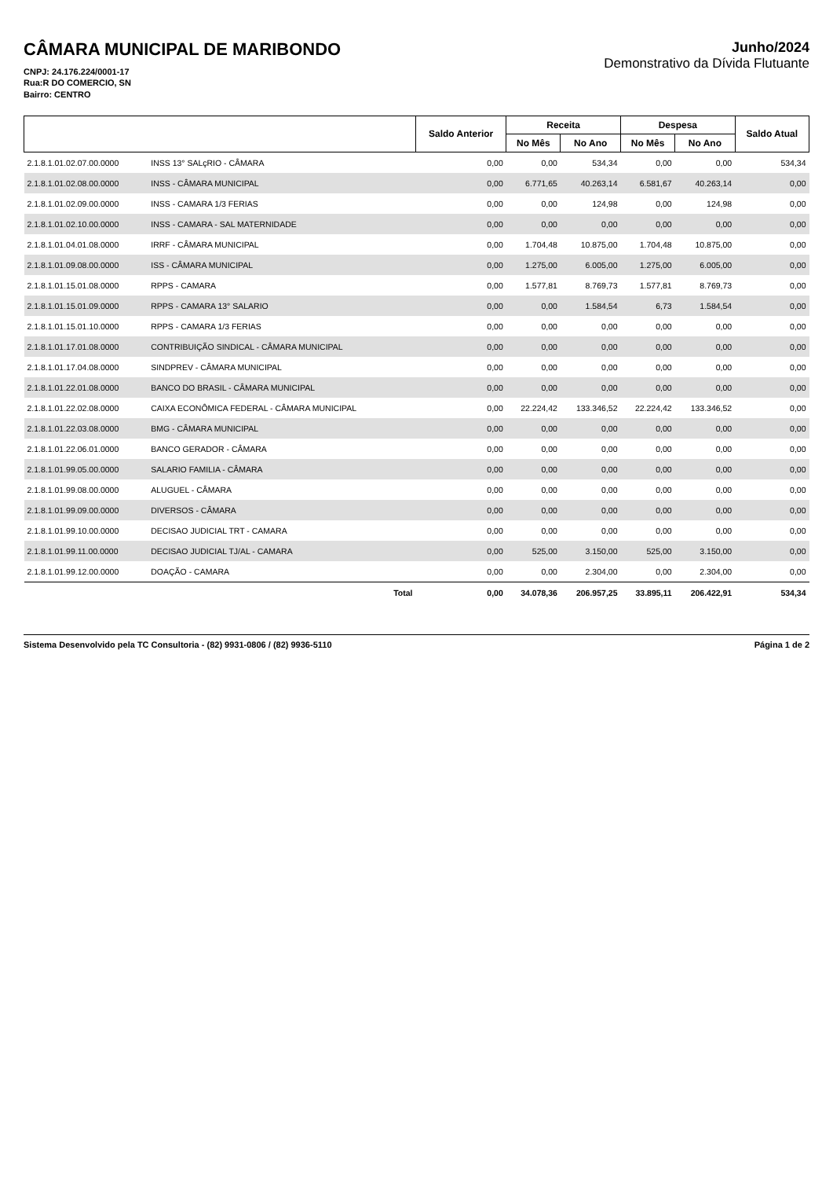CÂMARA MUNICIPAL DE MARIBONDO
CNPJ: 24.176.224/0001-17
Rua:R DO COMERCIO, SN
Bairro: CENTRO
Junho/2024
Demonstrativo da Dívida Flutuante
| | | Saldo Anterior | Receita | | Despesa | | Saldo Atual |
| --- | --- | --- | --- | --- | --- | --- | --- |
| | | | No Mês | No Ano | No Mês | No Ano | |
| 2.1.8.1.01.02.07.00.0000 | INSS 13° SALçRIO - CÂMARA | 0,00 | 0,00 | 534,34 | 0,00 | 0,00 | 534,34 |
| 2.1.8.1.01.02.08.00.0000 | INSS - CÂMARA MUNICIPAL | 0,00 | 6.771,65 | 40.263,14 | 6.581,67 | 40.263,14 | 0,00 |
| 2.1.8.1.01.02.09.00.0000 | INSS - CAMARA 1/3 FERIAS | 0,00 | 0,00 | 124,98 | 0,00 | 124,98 | 0,00 |
| 2.1.8.1.01.02.10.00.0000 | INSS - CAMARA - SAL MATERNIDADE | 0,00 | 0,00 | 0,00 | 0,00 | 0,00 | 0,00 |
| 2.1.8.1.01.04.01.08.0000 | IRRF - CÂMARA MUNICIPAL | 0,00 | 1.704,48 | 10.875,00 | 1.704,48 | 10.875,00 | 0,00 |
| 2.1.8.1.01.09.08.00.0000 | ISS - CÂMARA MUNICIPAL | 0,00 | 1.275,00 | 6.005,00 | 1.275,00 | 6.005,00 | 0,00 |
| 2.1.8.1.01.15.01.08.0000 | RPPS - CAMARA | 0,00 | 1.577,81 | 8.769,73 | 1.577,81 | 8.769,73 | 0,00 |
| 2.1.8.1.01.15.01.09.0000 | RPPS - CAMARA 13° SALARIO | 0,00 | 0,00 | 1.584,54 | 6,73 | 1.584,54 | 0,00 |
| 2.1.8.1.01.15.01.10.0000 | RPPS - CAMARA 1/3 FERIAS | 0,00 | 0,00 | 0,00 | 0,00 | 0,00 | 0,00 |
| 2.1.8.1.01.17.01.08.0000 | CONTRIBUIÇÃO SINDICAL - CÂMARA MUNICIPAL | 0,00 | 0,00 | 0,00 | 0,00 | 0,00 | 0,00 |
| 2.1.8.1.01.17.04.08.0000 | SINDPREV - CÂMARA MUNICIPAL | 0,00 | 0,00 | 0,00 | 0,00 | 0,00 | 0,00 |
| 2.1.8.1.01.22.01.08.0000 | BANCO DO BRASIL - CÂMARA MUNICIPAL | 0,00 | 0,00 | 0,00 | 0,00 | 0,00 | 0,00 |
| 2.1.8.1.01.22.02.08.0000 | CAIXA ECONÔMICA FEDERAL - CÂMARA MUNICIPAL | 0,00 | 22.224,42 | 133.346,52 | 22.224,42 | 133.346,52 | 0,00 |
| 2.1.8.1.01.22.03.08.0000 | BMG - CÂMARA MUNICIPAL | 0,00 | 0,00 | 0,00 | 0,00 | 0,00 | 0,00 |
| 2.1.8.1.01.22.06.01.0000 | BANCO GERADOR - CÂMARA | 0,00 | 0,00 | 0,00 | 0,00 | 0,00 | 0,00 |
| 2.1.8.1.01.99.05.00.0000 | SALARIO FAMILIA - CÂMARA | 0,00 | 0,00 | 0,00 | 0,00 | 0,00 | 0,00 |
| 2.1.8.1.01.99.08.00.0000 | ALUGUEL - CÂMARA | 0,00 | 0,00 | 0,00 | 0,00 | 0,00 | 0,00 |
| 2.1.8.1.01.99.09.00.0000 | DIVERSOS - CÂMARA | 0,00 | 0,00 | 0,00 | 0,00 | 0,00 | 0,00 |
| 2.1.8.1.01.99.10.00.0000 | DECISAO JUDICIAL TRT - CAMARA | 0,00 | 0,00 | 0,00 | 0,00 | 0,00 | 0,00 |
| 2.1.8.1.01.99.11.00.0000 | DECISAO JUDICIAL TJ/AL - CAMARA | 0,00 | 525,00 | 3.150,00 | 525,00 | 3.150,00 | 0,00 |
| 2.1.8.1.01.99.12.00.0000 | DOAÇÃO - CAMARA | 0,00 | 0,00 | 2.304,00 | 0,00 | 2.304,00 | 0,00 |
| | Total | 0,00 | 34.078,36 | 206.957,25 | 33.895,11 | 206.422,91 | 534,34 |
Sistema Desenvolvido pela TC Consultoria - (82) 9931-0806 / (82) 9936-5110 Página 1 de 2